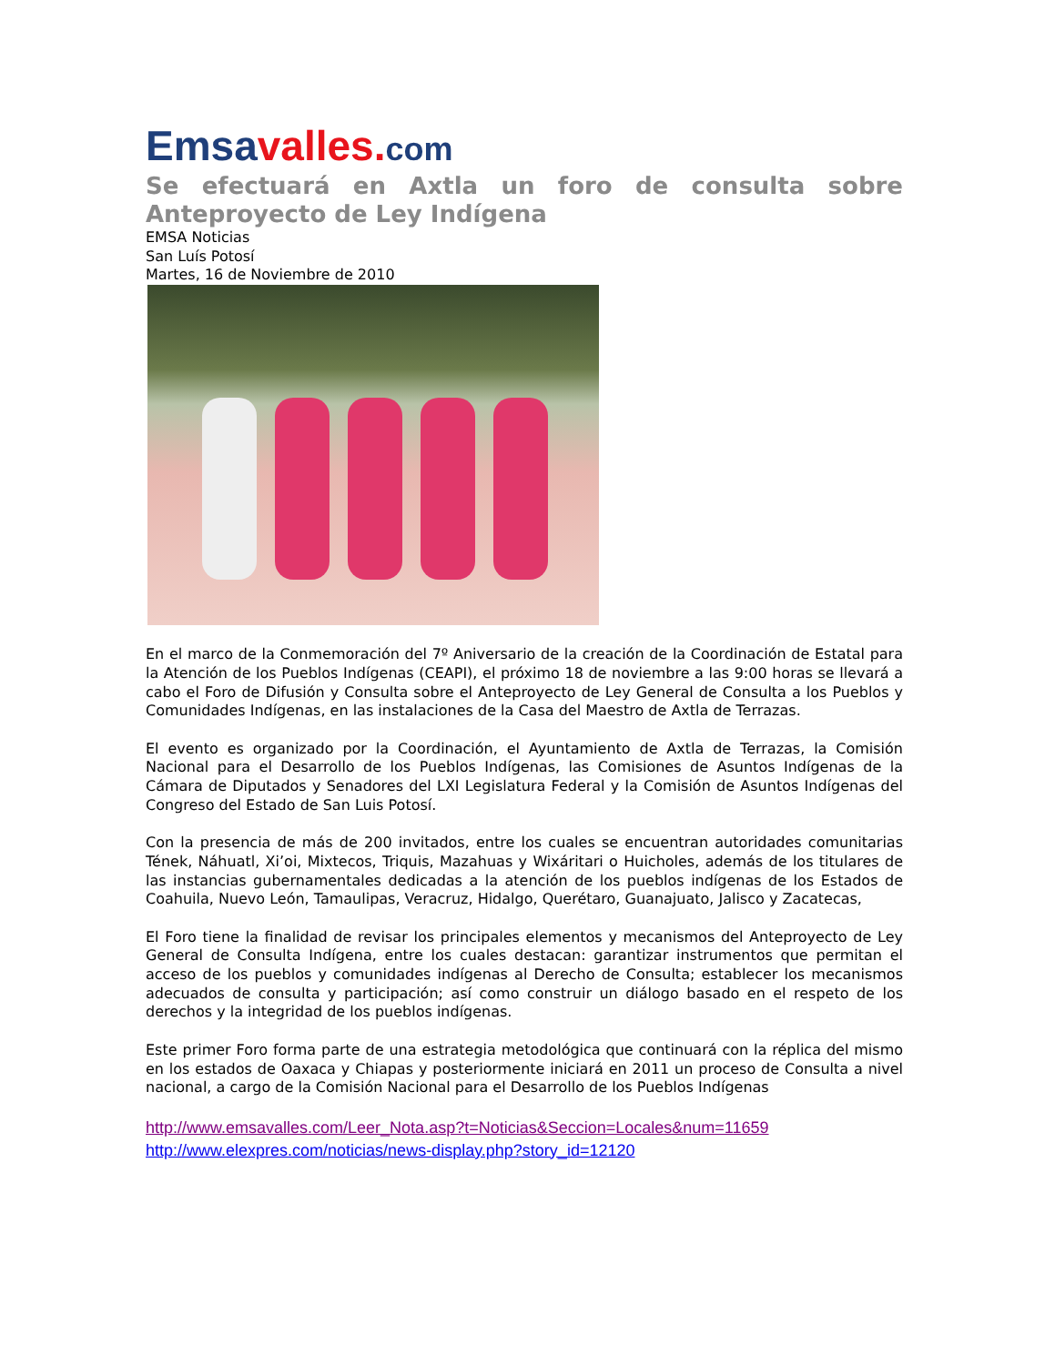Emsa valles. com
Se efectuará en Axtla un foro de consulta sobre Anteproyecto de Ley Indígena
EMSA Noticias
San Luís Potosí
Martes, 16 de Noviembre de 2010
En el marco de la Conmemoración del 7º Aniversario de la creación de la Coordinación de Estatal para la Atención de los Pueblos Indígenas (CEAPI), el próximo 18 de noviembre a las 9:00 horas se llevará a cabo el Foro de Difusión y Consulta sobre el Anteproyecto de Ley General de Consulta a los Pueblos y Comunidades Indígenas, en las instalaciones de la Casa del Maestro de Axtla de Terrazas.
El evento es organizado por la Coordinación, el Ayuntamiento de Axtla de Terrazas, la Comisión Nacional para el Desarrollo de los Pueblos Indígenas, las Comisiones de Asuntos Indígenas de la Cámara de Diputados y Senadores del LXI Legislatura Federal y la Comisión de Asuntos Indígenas del Congreso del Estado de San Luis Potosí.
Con la presencia de más de 200 invitados, entre los cuales se encuentran autoridades comunitarias Tének, Náhuatl, Xi’oi, Mixtecos, Triquis, Mazahuas y Wixáritari o Huicholes, además de los titulares de las instancias gubernamentales dedicadas a la atención de los pueblos indígenas de los Estados de Coahuila, Nuevo León, Tamaulipas, Veracruz, Hidalgo, Querétaro, Guanajuato, Jalisco y Zacatecas,
El Foro tiene la finalidad de revisar los principales elementos y mecanismos del Anteproyecto de Ley General de Consulta Indígena, entre los cuales destacan: garantizar instrumentos que permitan el acceso de los pueblos y comunidades indígenas al Derecho de Consulta; establecer los mecanismos adecuados de consulta y participación; así como construir un diálogo basado en el respeto de los derechos y la integridad de los pueblos indígenas.
Este primer Foro forma parte de una estrategia metodológica que continuará con la réplica del mismo en los estados de Oaxaca y Chiapas y posteriormente iniciará en 2011 un proceso de Consulta a nivel nacional, a cargo de la Comisión Nacional para el Desarrollo de los Pueblos Indígenas
http://www.emsavalles.com/Leer_Nota.asp?t=Noticias&Seccion=Locales&num=11659
http://www.elexpres.com/noticias/news-display.php?story_id=12120